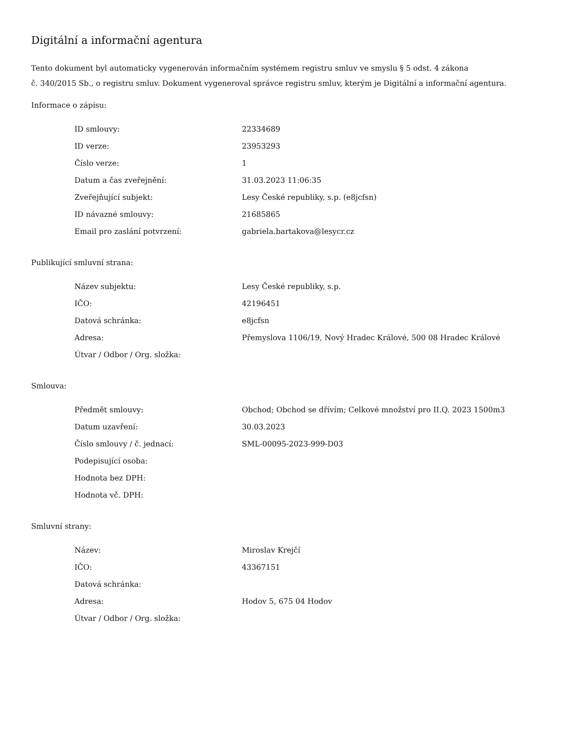Digitální a informační agentura
Tento dokument byl automaticky vygenerován informačním systémem registru smluv ve smyslu § 5 odst. 4 zákona
č. 340/2015 Sb., o registru smluv. Dokument vygeneroval správce registru smluv, kterým je Digitální a informační agentura.
Informace o zápisu:
| ID smlouvy: | 22334689 |
| ID verze: | 23953293 |
| Číslo verze: | 1 |
| Datum a čas zveřejnění: | 31.03.2023 11:06:35 |
| Zveřejňující subjekt: | Lesy České republiky, s.p. (e8jcfsn) |
| ID návazné smlouvy: | 21685865 |
| Email pro zaslání potvrzení: | gabriela.bartakova@lesycr.cz |
Publikující smluvní strana:
| Název subjektu: | Lesy České republiky, s.p. |
| IČO: | 42196451 |
| Datová schránka: | e8jcfsn |
| Adresa: | Přemyslova 1106/19, Nový Hradec Králové, 500 08 Hradec Králové |
| Útvar / Odbor / Org. složka: | |
Smlouva:
| Předmět smlouvy: | Obchod; Obchod se dřívím; Celkové množství pro II.Q. 2023 1500m3 |
| Datum uzavření: | 30.03.2023 |
| Číslo smlouvy / č. jednací: | SML-00095-2023-999-D03 |
| Podepisující osoba: | |
| Hodnota bez DPH: | |
| Hodnota vč. DPH: | |
Smluvní strany:
| Název: | Miroslav Krejčí |
| IČO: | 43367151 |
| Datová schránka: | |
| Adresa: | Hodov 5, 675 04 Hodov |
| Útvar / Odbor / Org. složka: | |